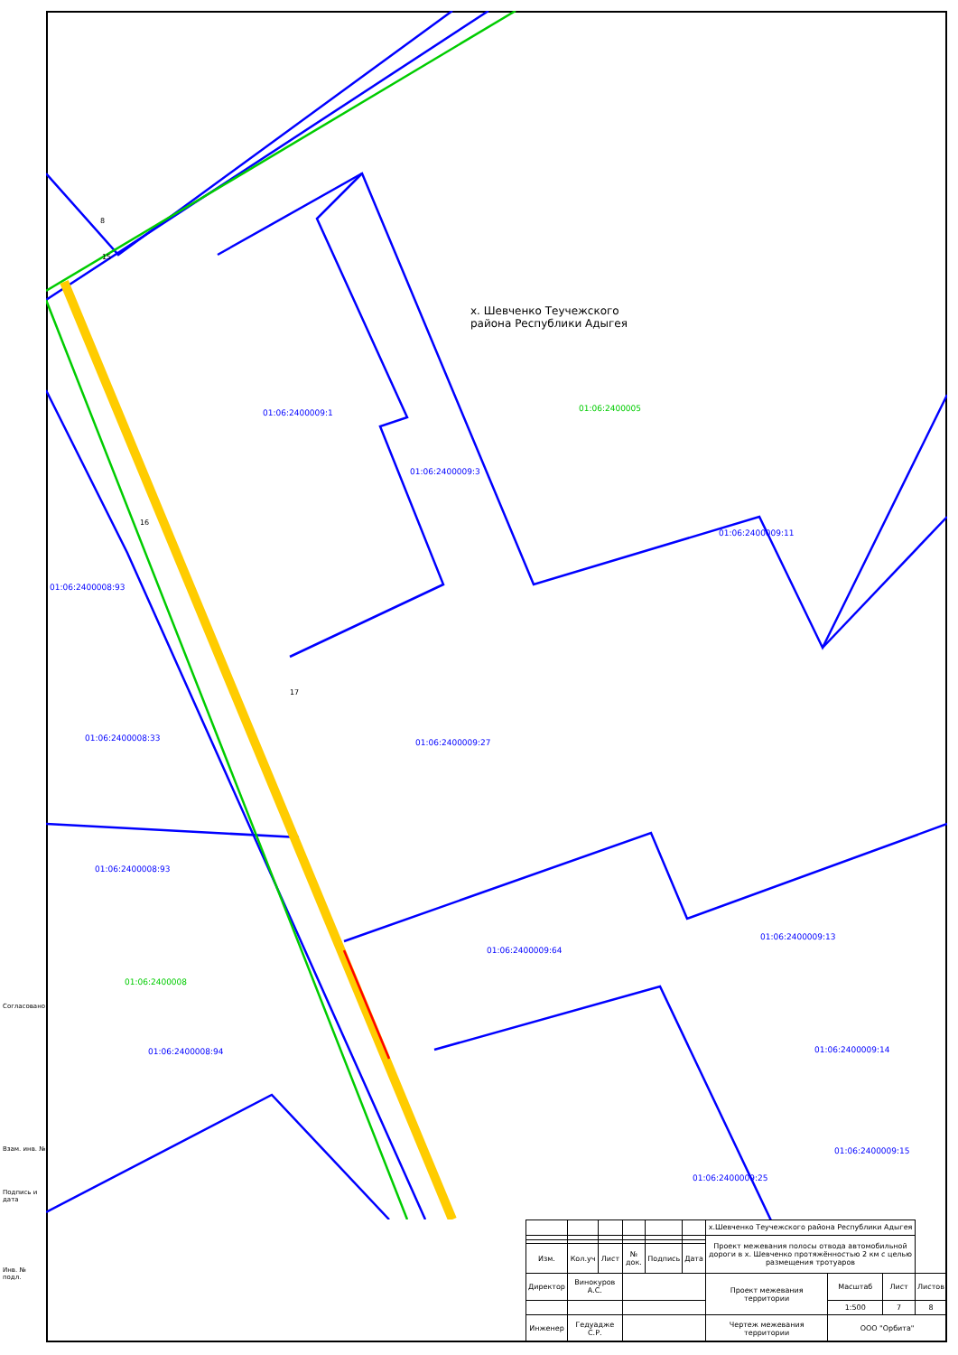х. Шевченко Теучежского
района Республики Адыгея
01:06:2400009:1 01:06:2400005
01:06:2400009:3
01:06:2400009:11
01:06:2400008:93
01:06:2400008:33 01:06:2400009:27
01:06:2400008:93
01:06:2400009:13
01:06:2400009:64
01:06:2400008
01:06:2400008:94 01:06:2400009:14
01:06:2400009:15
01:06:2400009:25
8
15
16
17
| | | | | | | х.Шевченко Теучежского района Республики Адыгея | | | |
| | | | | | | Проект межевания полосы отвода автомобильной дороги в х. Шевченко протяжённостью 2 км с целью размещения тротуаров | | | |
| Изм. | Кол.уч | Лист | № док. | Подпись | Дата | | | | |
| Директор | Винокуров А.С. | | | | | Проект межевания территории | Масштаб | Лист | Листов |
| | | | | | | | 1:500 | 7 | 8 |
| Инженер | Гедуадже С.Р. | | | | | Чертеж межевания территории | ООО "Орбита" | | |
Согласовано
Взам. инв. №
Подпись и дата
Инв. № подл.